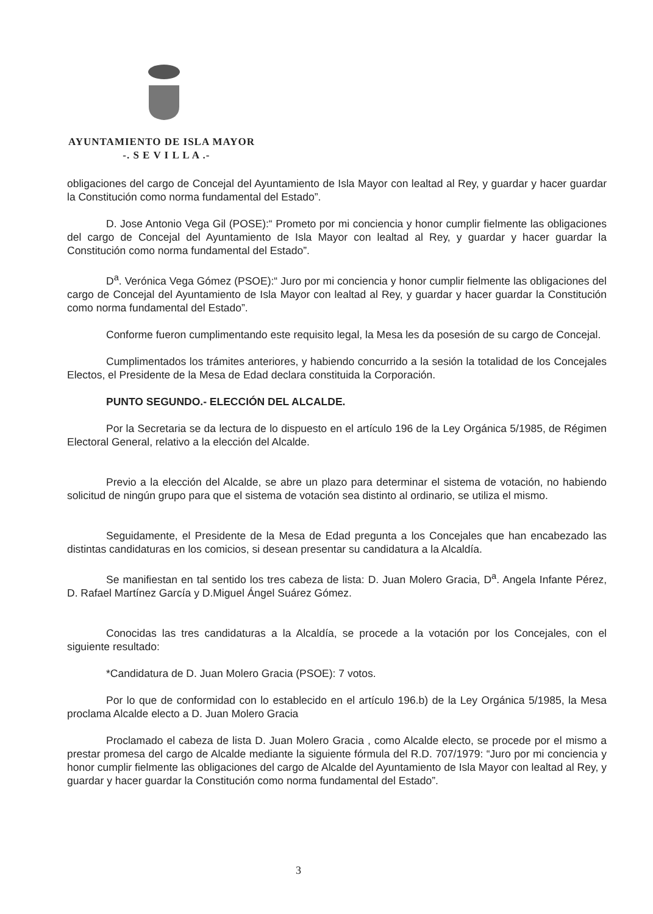AYUNTAMIENTO DE ISLA MAYOR
-. S E V I L L A .-
obligaciones del cargo de Concejal del Ayuntamiento de Isla Mayor con lealtad al Rey, y guardar y hacer guardar la Constitución como norma fundamental del Estado”.
D. Jose Antonio Vega Gil (POSE):“ Prometo por mi conciencia y honor cumplir fielmente las obligaciones del cargo de Concejal del Ayuntamiento de Isla Mayor con lealtad al Rey, y guardar y hacer guardar la Constitución como norma fundamental del Estado”.
D<sup>a</sup>. Verónica Vega Gómez (PSOE):“ Juro por mi conciencia y honor cumplir fielmente las obligaciones del cargo de Concejal del Ayuntamiento de Isla Mayor con lealtad al Rey, y guardar y hacer guardar la Constitución como norma fundamental del Estado”.
Conforme fueron cumplimentando este requisito legal, la Mesa les da posesión de su cargo de Concejal.
Cumplimentados los trámites anteriores, y habiendo concurrido a la sesión la totalidad de los Concejales Electos, el Presidente de la Mesa de Edad declara constituida la Corporación.
PUNTO SEGUNDO.- ELECCIÓN DEL ALCALDE.
Por la Secretaria se da lectura de lo dispuesto en el artículo 196 de la Ley Orgánica 5/1985, de Régimen Electoral General, relativo a la elección del Alcalde.
Previo a la elección del Alcalde, se abre un plazo para determinar el sistema de votación, no habiendo solicitud de ningún grupo para que el sistema de votación sea distinto al ordinario, se utiliza el mismo.
Seguidamente, el Presidente de la Mesa de Edad pregunta a los Concejales que han encabezado las distintas candidaturas en los comicios, si desean presentar su candidatura a la Alcaldía.
Se manifiestan en tal sentido los tres cabeza de lista: D. Juan Molero Gracia, D<sup>a</sup>. Angela Infante Pérez, D. Rafael Martínez García y D.Miguel Ángel Suárez Gómez.
Conocidas las tres candidaturas a la Alcaldía, se procede a la votación por los Concejales, con el siguiente resultado:
*Candidatura de D. Juan Molero Gracia (PSOE): 7 votos.
Por lo que de conformidad con lo establecido en el artículo 196.b) de la Ley Orgánica 5/1985, la Mesa proclama Alcalde electo a D. Juan Molero Gracia
Proclamado el cabeza de lista D. Juan Molero Gracia , como Alcalde electo, se procede por el mismo a prestar promesa del cargo de Alcalde mediante la siguiente fórmula del R.D. 707/1979: “Juro por mi conciencia y honor cumplir fielmente las obligaciones del cargo de Alcalde del Ayuntamiento de Isla Mayor con lealtad al Rey, y guardar y hacer guardar la Constitución como norma fundamental del Estado”.
3